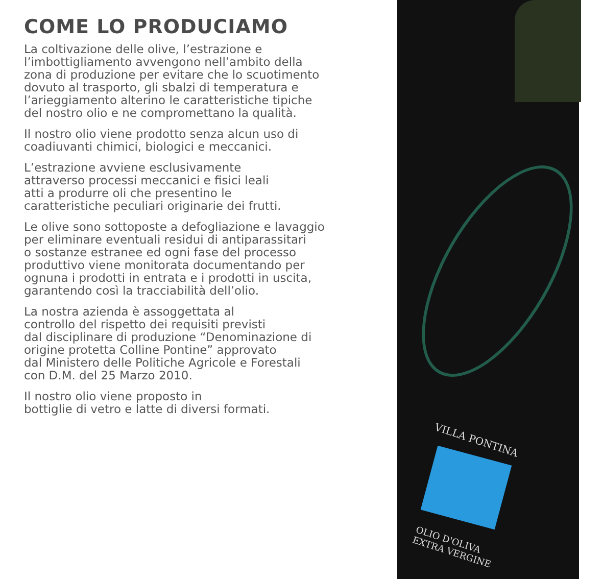COME LO PRODUCIAMO
La coltivazione delle olive, l’estrazione e
l’imbottigliamento avvengono nell’ambito della
zona di produzione per evitare che lo scuotimento
dovuto al trasporto, gli sbalzi di temperatura e
l’arieggiamento alterino le caratteristiche tipiche
del nostro olio e ne compromettano la qualità.
Il nostro olio viene prodotto senza alcun uso di
coadiuvanti chimici, biologici e meccanici.
L’estrazione avviene esclusivamente
attraverso processi meccanici e fisici leali
atti a produrre oli che presentino le
caratteristiche peculiari originarie dei frutti.
Le olive sono sottoposte a defogliazione e lavaggio
per eliminare eventuali residui di antiparassitari
o sostanze estranee ed ogni fase del processo
produttivo viene monitorata documentando per
ognuna i prodotti in entrata e i prodotti in uscita,
garantendo così la tracciabilità dell’olio.
La nostra azienda è assoggettata al
controllo del rispetto dei requisiti previsti
dal disciplinare di produzione “Denominazione di
origine protetta Colline Pontine” approvato
dal Ministero delle Politiche Agricole e Forestali
con D.M. del 25 Marzo 2010.
Il nostro olio viene proposto in
bottiglie di vetro e latte di diversi formati.
VILLA PONTINA
OLIO D'OLIVA
EXTRA VERGINE